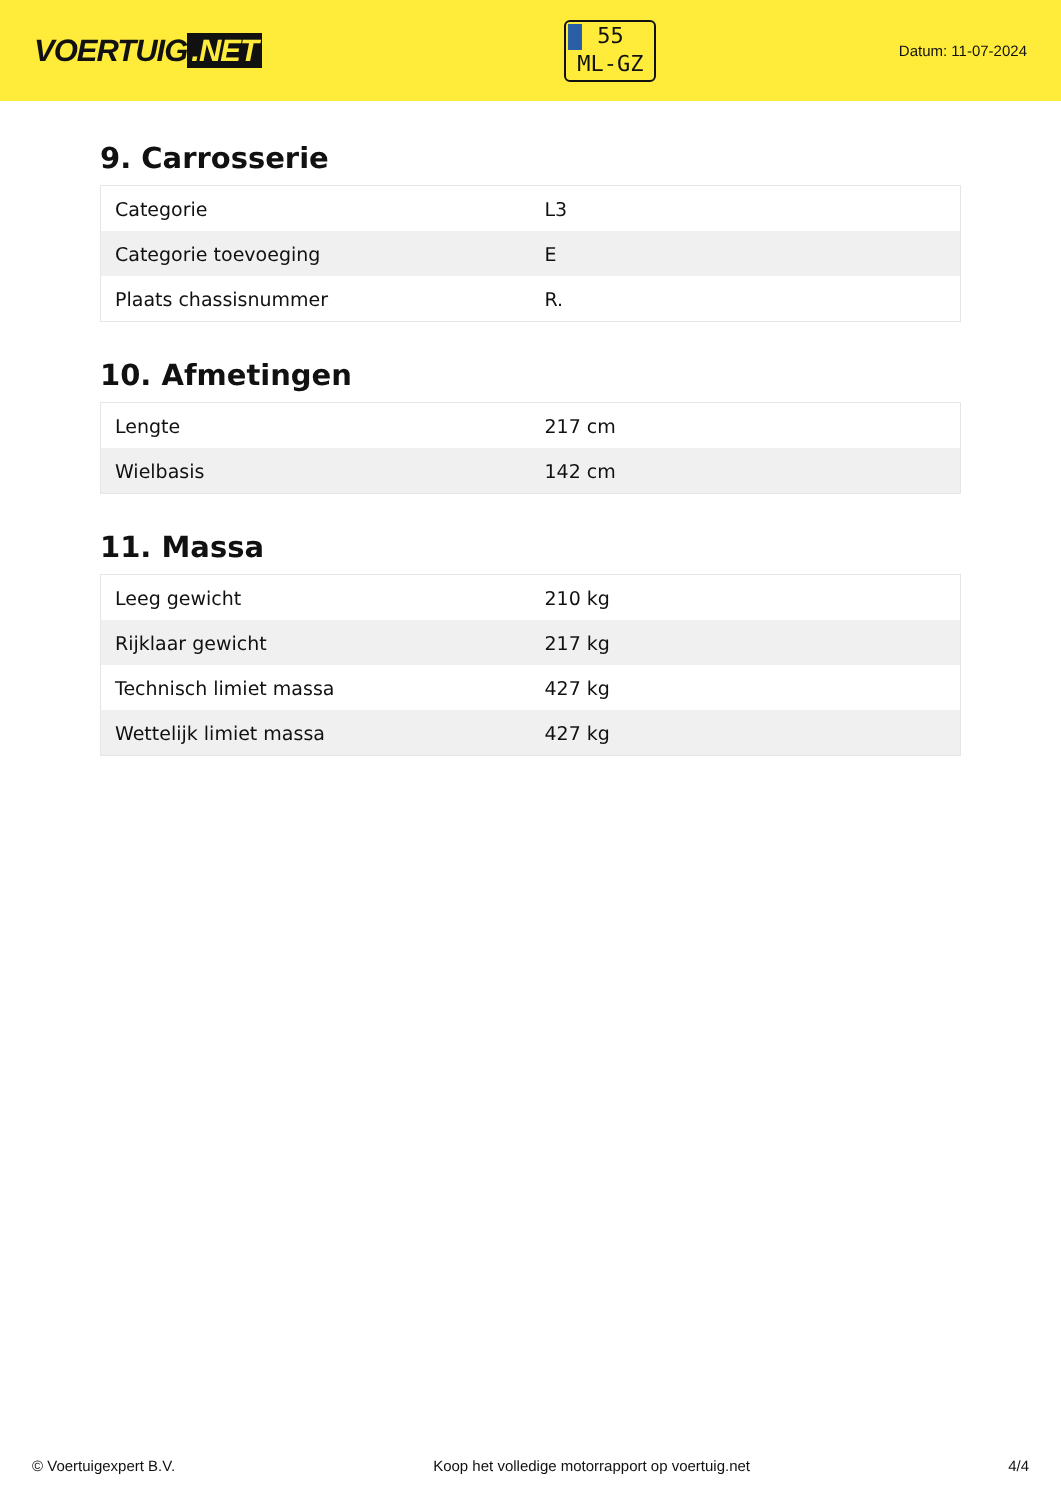VOERTUIG.NET
55
ML-GZ
Datum: 11-07-2024
9. Carrosserie
| Categorie | L3 |
| Categorie toevoeging | E |
| Plaats chassisnummer | R. |
10. Afmetingen
| Lengte | 217 cm |
| Wielbasis | 142 cm |
11. Massa
| Leeg gewicht | 210 kg |
| Rijklaar gewicht | 217 kg |
| Technisch limiet massa | 427 kg |
| Wettelijk limiet massa | 427 kg |
© Voertuigexpert B.V. Koop het volledige motorrapport op voertuig.net 4/4